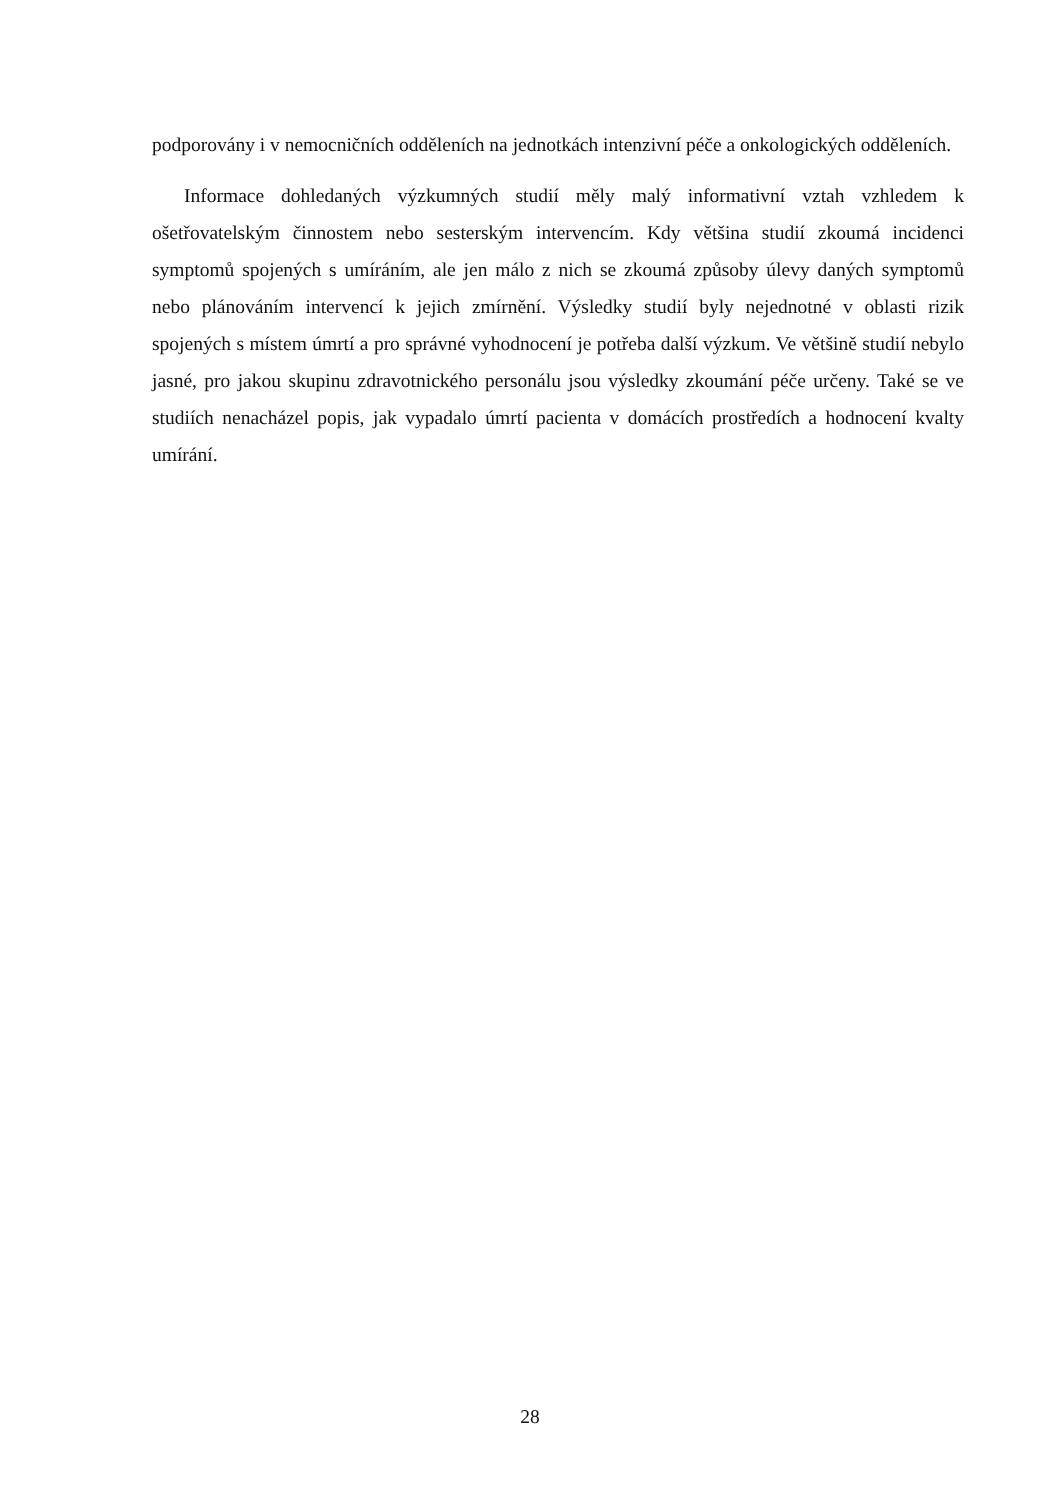podporovány i v nemocničních odděleních na jednotkách intenzivní péče a onkologických odděleních.
Informace dohledaných výzkumných studií měly malý informativní vztah vzhledem k ošetřovatelským činnostem nebo sesterským intervencím. Kdy většina studií zkoumá incidenci symptomů spojených s umíráním, ale jen málo z nich se zkoumá způsoby úlevy daných symptomů nebo plánováním intervencí k jejich zmírnění. Výsledky studií byly nejednotné v oblasti rizik spojených s místem úmrtí a pro správné vyhodnocení je potřeba další výzkum. Ve většině studií nebylo jasné, pro jakou skupinu zdravotnického personálu jsou výsledky zkoumání péče určeny. Také se ve studiích nenacházel popis, jak vypadalo úmrtí pacienta v domácích prostředích a hodnocení kvalty umírání.
28